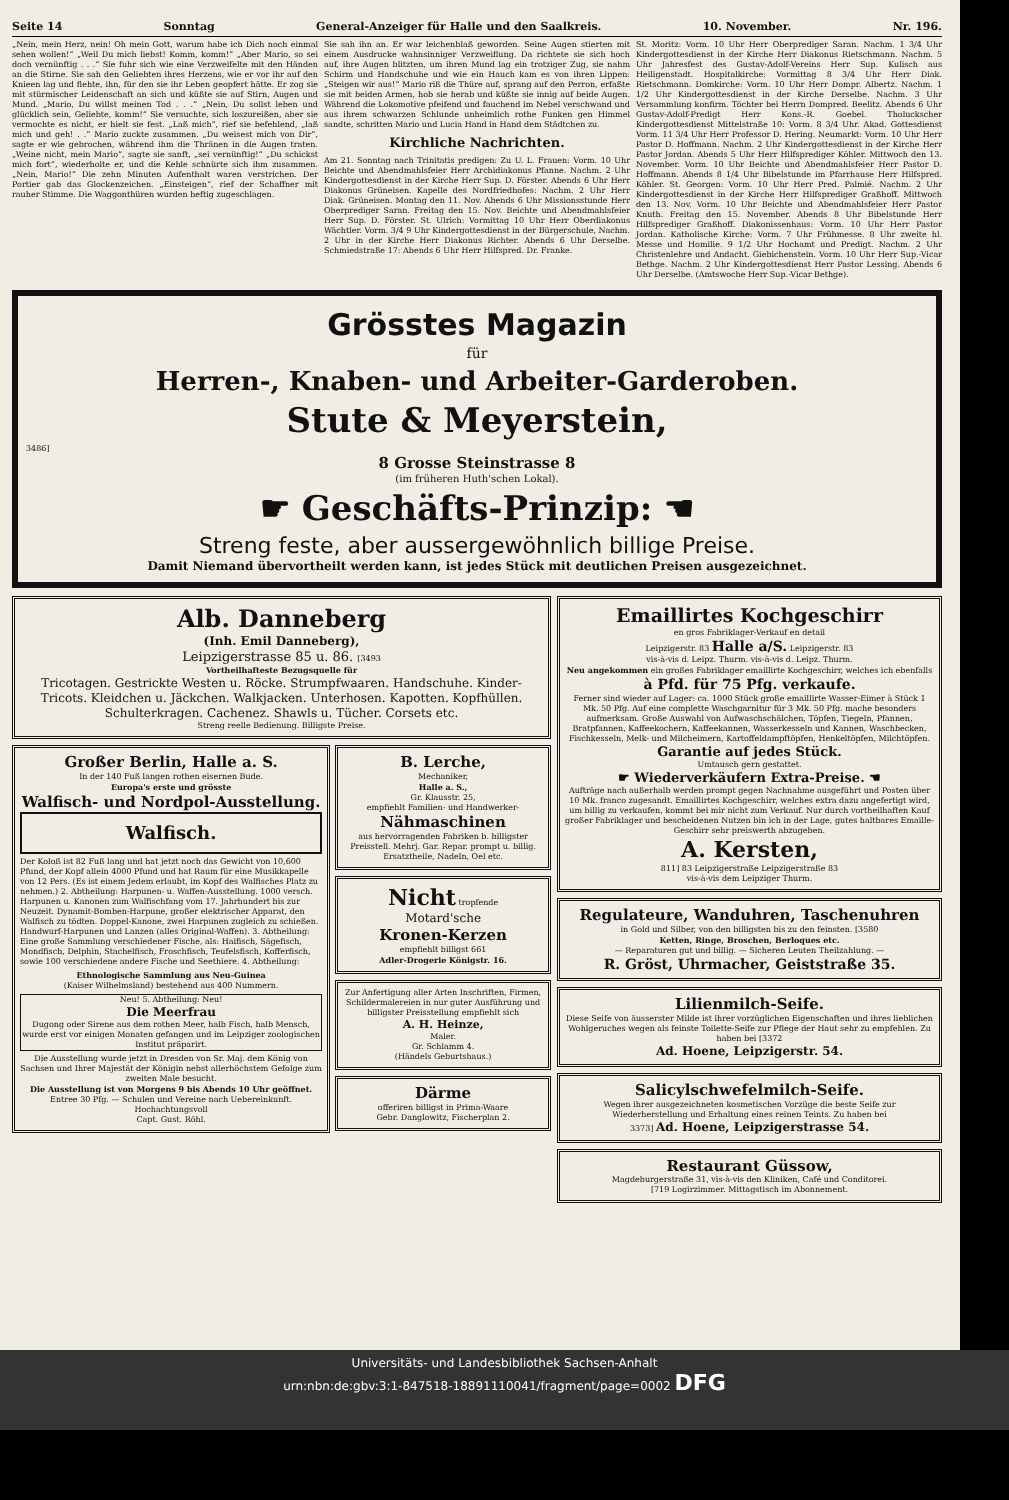Seite 14 Sonntag General-Anzeiger für Halle und den Saalkreis. 10. November. Nr. 196.
„Nein, mein Herz, nein! Oh mein Gott, warum habe ich Dich noch einmal sehen wollen!“ „Weil Du mich liebst! Komm, komm!“ „Aber Mario, so sei doch vernünftig . . .“ Sie fuhr sich wie eine Verzweifelte mit den Händen an die Stirne. Sie sah den Geliebten ihres Herzens, wie er vor ihr auf den Knieen lag und flehte, ihn, für den sie ihr Leben geopfert hätte. Er zog sie mit stürmischer Leidenschaft an sich und küßte sie auf Stirn, Augen und Mund. „Mario, Du willst meinen Tod . . .“ „Nein, Du sollst leben und glücklich sein, Geliebte, komm!“ Sie versuchte, sich loszureißen, aber sie vermochte es nicht, er hielt sie fest. „Laß mich“, rief sie befehlend, „laß mich und geh! . .“ Mario zuckte zusammen. „Du weisest mich von Dir“, sagte er wie gebrochen, während ihm die Thränen in die Augen traten. „Weine nicht, mein Mario“, sagte sie sanft, „sei vernünftig!“ „Du schickst mich fort“, wiederholte er, und die Kehle schnürte sich ihm zusammen. „Nein, Mario!“ Die zehn Minuten Aufenthalt waren verstrichen. Der Portier gab das Glockenzeichen. „Einsteigen“, rief der Schaffner mit rauher Stimme. Die Waggonthüren wurden heftig zugeschlagen.
Sie sah ihn an. Er war leichenblaß geworden. Seine Augen stierten mit einem Ausdrucke wahnsinniger Verzweiflung. Da richtete sie sich hoch auf, ihre Augen blitzten, um ihren Mund lag ein trotziger Zug, sie nahm Schirm und Handschuhe und wie ein Hauch kam es von ihren Lippen: „Steigen wir aus!“ Mario riß die Thüre auf, sprang auf den Perron, erfaßte sie mit beiden Armen, hob sie herab und küßte sie innig auf beide Augen. Während die Lokomotive pfeifend und fauchend im Nebel verschwand und aus ihrem schwarzen Schlunde unheimlich rothe Funken gen Himmel sandte, schritten Mario und Lucia Hand in Hand dem Städtchen zu.
Kirchliche Nachrichten.
Am 21. Sonntag nach Trinitatis predigen: Zu U. L. Frauen: Vorm. 10 Uhr Beichte und Abendmahlsfeier Herr Archidiakonus Pfanne. Nachm. 2 Uhr Kindergottesdienst in der Kirche Herr Sup. D. Förster. Abends 6 Uhr Herr Diakonus Grüneisen. Kapelle des Nordfriedhofes: Nachm. 2 Uhr Herr Diak. Grüneisen. Montag den 11. Nov. Abends 6 Uhr Missionsstunde Herr Oberprediger Saran. Freitag den 15. Nov. Beichte und Abendmahlsfeier Herr Sup. D. Förster. St. Ulrich: Vormittag 10 Uhr Herr Oberdiakonus Wächtler. Vorm. 3/4 9 Uhr Kindergottesdienst in der Bürgerschule, Nachm. 2 Uhr in der Kirche Herr Diakonus Richter. Abends 6 Uhr Derselbe. Schmiedstraße 17: Abends 6 Uhr Herr Hilfspred. Dr. Franke.
St. Moritz: Vorm. 10 Uhr Herr Oberprediger Saran. Nachm. 1 3/4 Uhr Kindergottesdienst in der Kirche Herr Diakonus Rietschmann. Nachm. 5 Uhr Jahresfest des Gustav-Adolf-Vereins Herr Sup. Kulisch aus Heiligenstadt. Hospitalkirche: Vormittag 8 3/4 Uhr Herr Diak. Rietschmann. Domkirche: Vorm. 10 Uhr Herr Dompr. Albertz. Nachm. 1 1/2 Uhr Kindergottesdienst in der Kirche Derselbe. Nachm. 3 Uhr Versammlung konfirm. Töchter bei Herrn Dompred. Beelitz. Abends 6 Uhr Gustav-Adolf-Predigt Herr Kons.-R. Goebel. Tholuckscher Kindergottesdienst Mittelstraße 10: Vorm. 8 3/4 Uhr. Akad. Gottesdienst Vorm. 11 3/4 Uhr Herr Professor D. Hering. Neumarkt: Vorm. 10 Uhr Herr Pastor D. Hoffmann. Nachm. 2 Uhr Kindergottesdienst in der Kirche Herr Pastor Jordan. Abends 5 Uhr Herr Hilfsprediger Köhler. Mittwoch den 13. November. Vorm. 10 Uhr Beichte und Abendmahlsfeier Herr Pastor D. Hoffmann. Abends 8 1/4 Uhr Bibelstunde im Pfarrhause Herr Hilfspred. Köhler. St. Georgen: Vorm. 10 Uhr Herr Pred. Palmié. Nachm. 2 Uhr Kindergottesdienst in der Kirche Herr Hilfsprediger Graßhoff. Mittwoch den 13. Nov. Vorm. 10 Uhr Beichte und Abendmahlsfeier Herr Pastor Knuth. Freitag den 15. November. Abends 8 Uhr Bibelstunde Herr Hilfsprediger Graßhoff. Diakonissenhaus: Vorm. 10 Uhr Herr Pastor Jordan. Katholische Kirche: Vorm. 7 Uhr Frühmesse. 8 Uhr zweite hl. Messe und Homilie. 9 1/2 Uhr Hochamt und Predigt. Nachm. 2 Uhr Christenlehre und Andacht. Giebichenstein. Vorm. 10 Uhr Herr Sup.-Vicar Bethge. Nachm. 2 Uhr Kindergottesdienst Herr Pastor Lessing. Abends 6 Uhr Derselbe. (Amtswoche Herr Sup.-Vicar Bethge).
Grösstes Magazin
für
Herren-, Knaben- und Arbeiter-Garderoben.
Stute & Meyerstein,
3486]
8 Grosse Steinstrasse 8
(im früheren Huth'schen Lokal).
☛ Geschäfts-Prinzip: ☚
Streng feste, aber aussergewöhnlich billige Preise.
Damit Niemand übervortheilt werden kann, ist jedes Stück mit deutlichen Preisen ausgezeichnet.
Alb. Danneberg
(Inh. Emil Danneberg),
Leipzigerstrasse 85 u. 86. [3493
Vortheilhafteste Bezugsquelle für
Tricotagen. Gestrickte Westen u. Röcke. Strumpfwaaren. Handschuhe. Kinder-Tricots. Kleidchen u. Jäckchen. Walkjacken. Unterhosen. Kapotten. Kopfhüllen. Schulterkragen. Cachenez. Shawls u. Tücher. Corsets etc.
Streng reelle Bedienung. Billigste Preise.
Großer Berlin, Halle a. S.
In der 140 Fuß langen rothen eisernen Bude.
Europa's erste und grösste
Walfisch- und Nordpol-Ausstellung.
Walfisch.
Der Koloß ist 82 Fuß lang und hat jetzt noch das Gewicht von 10,600 Pfund, der Kopf allein 4000 Pfund und hat Raum für eine Musikkapelle von 12 Pers. (Es ist einem Jedem erlaubt, im Kopf des Walfisches Platz zu nehmen.) 2. Abtheilung: Harpunen- u. Waffen-Ausstellung. 1000 versch. Harpunen u. Kanonen zum Walfischfang vom 17. Jahrhundert bis zur Neuzeit. Dynamit-Bomben-Harpune, großer elektrischer Apparat, den Walfisch zu tödten. Doppel-Kanone, zwei Harpunen zugleich zu schießen. Handwurf-Harpunen und Lanzen (alles Original-Waffen). 3. Abtheilung: Eine große Sammlung verschiedener Fische, als: Haifisch, Sägefisch, Mondfisch, Delphin, Stachelfisch, Froschfisch, Teufelsfisch, Kofferfisch, sowie 100 verschiedene andere Fische und Seethiere. 4. Abtheilung:
Ethnologische Sammlung aus Neu-Guinea
(Kaiser Wilhelmsland) bestehend aus 400 Nummern.
Neu! 5. Abtheilung: Neu!
Die Meerfrau
Dugong oder Sirene aus dem rothen Meer, halb Fisch, halb Mensch, wurde erst vor einigen Monaten gefangen und im Leipziger zoologischen Institut präparirt.
Die Ausstellung wurde jetzt in Dresden von Sr. Maj. dem König von Sachsen und Ihrer Majestät der Königin nebst allerhöchstem Gefolge zum zweiten Male besucht.
Die Ausstellung ist von Morgens 9 bis Abends 10 Uhr geöffnet.
Entree 30 Pfg. — Schulen und Vereine nach Uebereinkunft.
Hochachtungsvoll
Capt. Gust. Röhl.
B. Lerche,
Mechaniker,
Halle a. S.,
Gr. Klausstr. 25,
empfiehlt Familien- und Handwerker-
Nähmaschinen
aus hervorragenden Fabriken b. billigster Preisstell. Mehrj. Gar. Repar. prompt u. billig. Ersatztheile, Nadeln, Oel etc.
Nicht tropfende
Motard'sche
Kronen-Kerzen
empfiehlt billigst 661
Adler-Drogerie Königstr. 16.
Zur Anfertigung aller Arten Inschriften, Firmen, Schildermalereien in nur guter Ausführung und billigster Preisstellung empfiehlt sich
A. H. Heinze,
Maler.
Gr. Schlamm 4.
(Händels Geburtshaus.)
Därme
offeriren billigst in Prima-Waare
Gebr. Danglowitz, Fischerplan 2.
Emaillirtes Kochgeschirr
en gros Fabriklager-Verkauf en detail
Leipzigerstr. 83 Halle a/S. Leipzigerstr. 83
vis-à-vis d. Leipz. Thurm. vis-à-vis d. Leipz. Thurm.
Neu angekommen ein großes Fabriklager emaillirte Kochgeschirr, welches ich ebenfalls
à Pfd. für 75 Pfg. verkaufe.
Ferner sind wieder auf Lager: ca. 1000 Stück große emaillirte Wasser-Eimer à Stück 1 Mk. 50 Pfg. Auf eine complette Waschgarnitur für 3 Mk. 50 Pfg. mache besonders aufmerksam. Große Auswahl von Aufwaschschälchen, Töpfen, Tiegeln, Pfannen, Bratpfannen, Kaffeekochern, Kaffeekannen, Wasserkesseln und Kannen, Waschbecken, Fischkesseln, Melk- und Milcheimern, Kartoffeldampftöpfen, Henkeltöpfen, Milchtöpfen.
Garantie auf jedes Stück.
Umtausch gern gestattet.
☛ Wiederverkäufern Extra-Preise. ☚
Aufträge nach außerhalb werden prompt gegen Nachnahme ausgeführt und Posten über 10 Mk. franco zugesandt. Emaillirtes Kochgeschirr, welches extra dazu angefertigt wird, um billig zu verkaufen, kommt bei mir nicht zum Verkauf. Nur durch vortheilhaften Kauf großer Fabriklager und bescheidenen Nutzen bin ich in der Lage, gutes haltbares Emaille-Geschirr sehr preiswerth abzugeben.
A. Kersten,
811] 83 Leipzigerstraße Leipzigerstraße 83
vis-à-vis dem Leipziger Thurm.
Regulateure, Wanduhren, Taschenuhren
in Gold und Silber, von den billigsten bis zu den feinsten. [3580
Ketten, Ringe, Broschen, Berloques etc.
— Reparaturen gut und billig. — Sicheren Leuten Theilzahlung. —
R. Gröst, Uhrmacher, Geiststraße 35.
Lilienmilch-Seife.
Diese Seife von äusserster Milde ist ihrer vorzüglichen Eigenschaften und ihres lieblichen Wohlgeruches wegen als feinste Toilette-Seife zur Pflege der Haut sehr zu empfehlen. Zu haben bei [3372
Ad. Hoene, Leipzigerstr. 54.
Salicylschwefelmilch-Seife.
Wegen ihrer ausgezeichneten kosmetischen Vorzüge die beste Seife zur Wiederherstellung und Erhaltung eines reinen Teints. Zu haben bei
3373] Ad. Hoene, Leipzigerstrasse 54.
Restaurant Güssow,
Magdeburgerstraße 31, vis-à-vis den Kliniken, Café und Conditorei.
[719 Logirzimmer. Mittagstisch im Abonnement.
Universitäts- und Landesbibliothek Sachsen-Anhalt
urn:nbn:de:gbv:3:1-847518-18891110041/fragment/page=0002 DFG